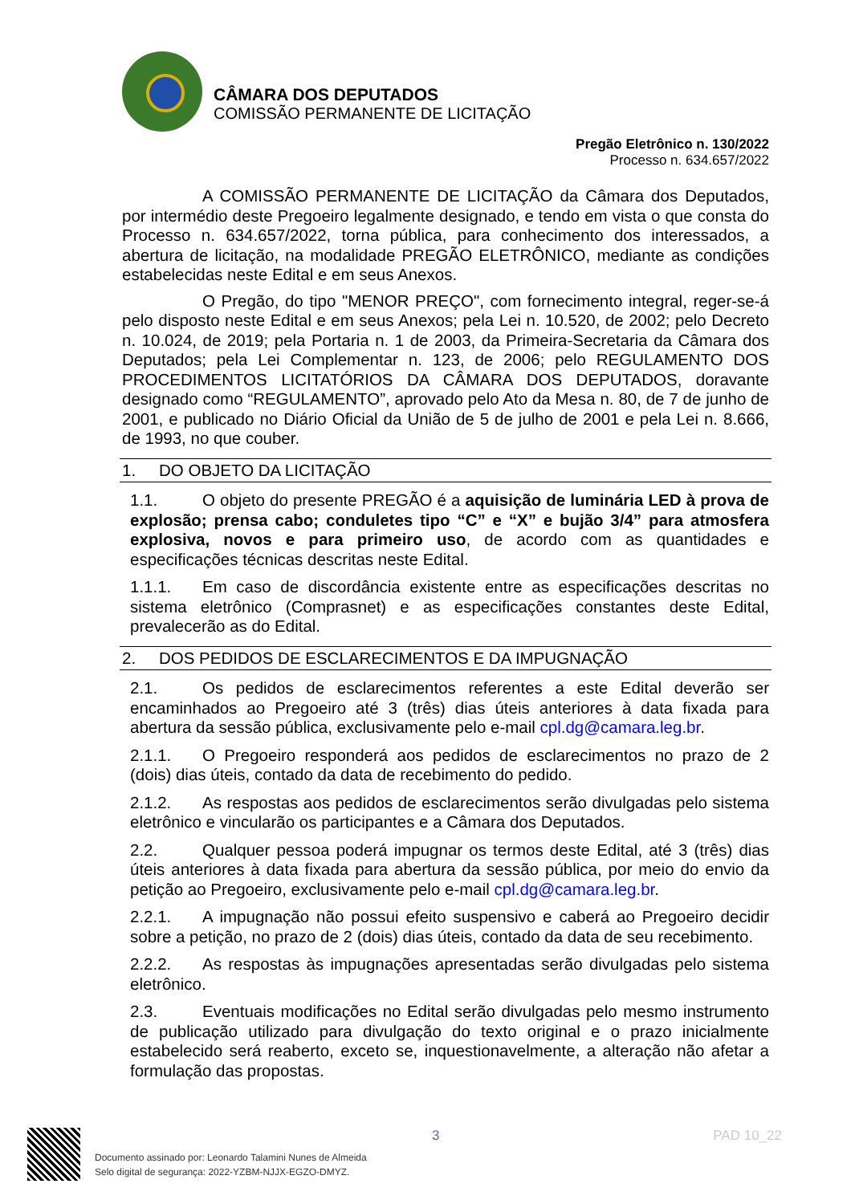CÂMARA DOS DEPUTADOS
COMISSÃO PERMANENTE DE LICITAÇÃO
Pregão Eletrônico n. 130/2022
Processo n. 634.657/2022
A COMISSÃO PERMANENTE DE LICITAÇÃO da Câmara dos Deputados, por intermédio deste Pregoeiro legalmente designado, e tendo em vista o que consta do Processo n. 634.657/2022, torna pública, para conhecimento dos interessados, a abertura de licitação, na modalidade PREGÃO ELETRÔNICO, mediante as condições estabelecidas neste Edital e em seus Anexos.
O Pregão, do tipo "MENOR PREÇO", com fornecimento integral, reger-se-á pelo disposto neste Edital e em seus Anexos; pela Lei n. 10.520, de 2002; pelo Decreto n. 10.024, de 2019; pela Portaria n. 1 de 2003, da Primeira-Secretaria da Câmara dos Deputados; pela Lei Complementar n. 123, de 2006; pelo REGULAMENTO DOS PROCEDIMENTOS LICITATÓRIOS DA CÂMARA DOS DEPUTADOS, doravante designado como “REGULAMENTO”, aprovado pelo Ato da Mesa n. 80, de 7 de junho de 2001, e publicado no Diário Oficial da União de 5 de julho de 2001 e pela Lei n. 8.666, de 1993, no que couber.
1. DO OBJETO DA LICITAÇÃO
1.1. O objeto do presente PREGÃO é a aquisição de luminária LED à prova de explosão; prensa cabo; conduletes tipo “C” e “X” e bujão 3/4” para atmosfera explosiva, novos e para primeiro uso, de acordo com as quantidades e especificações técnicas descritas neste Edital.
1.1.1. Em caso de discordância existente entre as especificações descritas no sistema eletrônico (Comprasnet) e as especificações constantes deste Edital, prevalecerão as do Edital.
2. DOS PEDIDOS DE ESCLARECIMENTOS E DA IMPUGNAÇÃO
2.1. Os pedidos de esclarecimentos referentes a este Edital deverão ser encaminhados ao Pregoeiro até 3 (três) dias úteis anteriores à data fixada para abertura da sessão pública, exclusivamente pelo e-mail cpl.dg@camara.leg.br.
2.1.1. O Pregoeiro responderá aos pedidos de esclarecimentos no prazo de 2 (dois) dias úteis, contado da data de recebimento do pedido.
2.1.2. As respostas aos pedidos de esclarecimentos serão divulgadas pelo sistema eletrônico e vincularão os participantes e a Câmara dos Deputados.
2.2. Qualquer pessoa poderá impugnar os termos deste Edital, até 3 (três) dias úteis anteriores à data fixada para abertura da sessão pública, por meio do envio da petição ao Pregoeiro, exclusivamente pelo e-mail cpl.dg@camara.leg.br.
2.2.1. A impugnação não possui efeito suspensivo e caberá ao Pregoeiro decidir sobre a petição, no prazo de 2 (dois) dias úteis, contado da data de seu recebimento.
2.2.2. As respostas às impugnações apresentadas serão divulgadas pelo sistema eletrônico.
2.3. Eventuais modificações no Edital serão divulgadas pelo mesmo instrumento de publicação utilizado para divulgação do texto original e o prazo inicialmente estabelecido será reaberto, exceto se, inquestionavelmente, a alteração não afetar a formulação das propostas.
3 PAD 10_22
Documento assinado por: Leonardo Talamini Nunes de Almeida
Selo digital de segurança: 2022-YZBM-NJJX-EGZO-DMYZ.